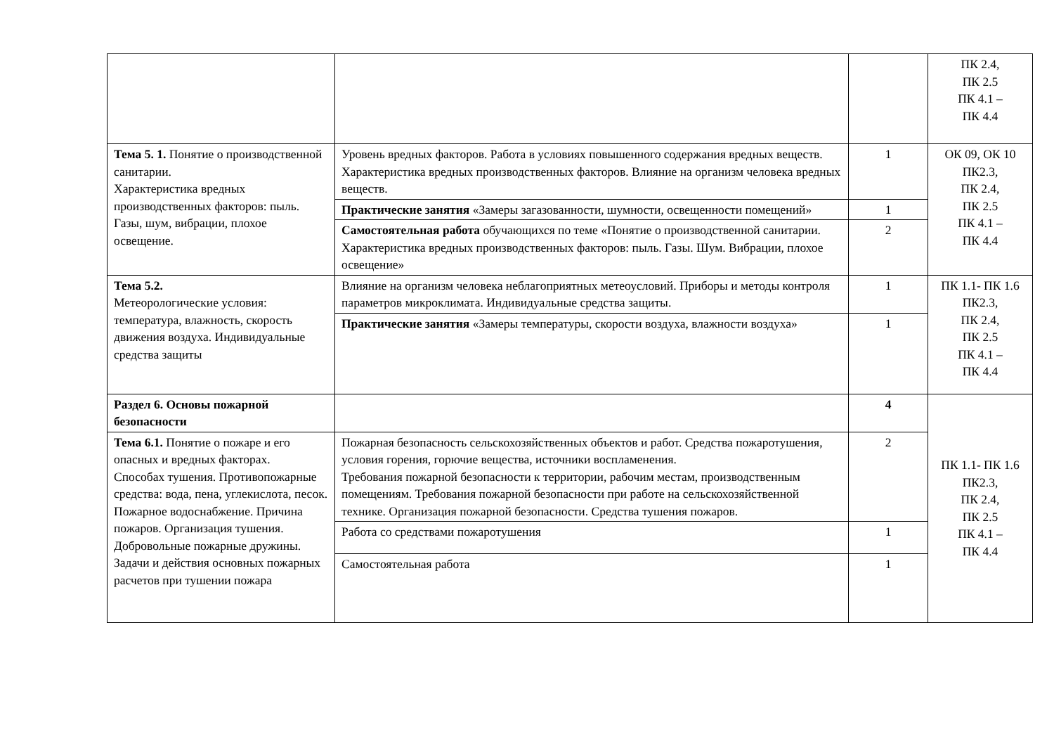| | | | ПК 2.4, ПК 2.5 ПК 4.1 – ПК 4.4 |
| Тема 5. 1. Понятие о производственной санитарии. Характеристика вредных производственных факторов: пыль. Газы, шум, вибрации, плохое освещение. | Уровень вредных факторов. Работа в условиях повышенного содержания вредных веществ. Характеристика вредных производственных факторов. Влияние на организм человека вредных веществ. | 1 | ОК 09, ОК 10 ПК2.3, ПК 2.4, ПК 2.5 ПК 4.1 – ПК 4.4 |
| | Практические занятия «Замеры загазованности, шумности, освещенности помещений» | 1 | |
| | Самостоятельная работа обучающихся по теме «Понятие о производственной санитарии. Характеристика вредных производственных факторов: пыль. Газы. Шум. Вибрации, плохое освещение» | 2 | |
| Тема 5.2. Метеорологические условия: температура, влажность, скорость движения воздуха. Индивидуальные средства защиты | Влияние на организм человека неблагоприятных метеоусловий. Приборы и методы контроля параметров микроклимата. Индивидуальные средства защиты. | 1 | ПК 1.1- ПК 1.6 ПК2.3, ПК 2.4, ПК 2.5 ПК 4.1 – ПК 4.4 |
| | Практические занятия «Замеры температуры, скорости воздуха, влажности воздуха» | 1 | |
| Раздел 6. Основы пожарной безопасности | | 4 | ПК 1.1- ПК 1.6 ПК2.3, ПК 2.4, ПК 2.5 ПК 4.1 – ПК 4.4 |
| Тема 6.1. Понятие о пожаре и его опасных и вредных факторах. Способах тушения. Противопожарные средства: вода, пена, углекислота, песок. Пожарное водоснабжение. Причина пожаров. Организация тушения. Добровольные пожарные дружины. Задачи и действия основных пожарных расчетов при тушении пожара | Пожарная безопасность сельскохозяйственных объектов и работ. Средства пожаротушения, условия горения, горючие вещества, источники воспламенения. Требования пожарной безопасности к территории, рабочим местам, производственным помещениям. Требования пожарной безопасности при работе на сельскохозяйственной технике. Организация пожарной безопасности. Средства тушения пожаров. | 2 | |
| | Работа со средствами пожаротушения | 1 | |
| | Самостоятельная работа | 1 | |